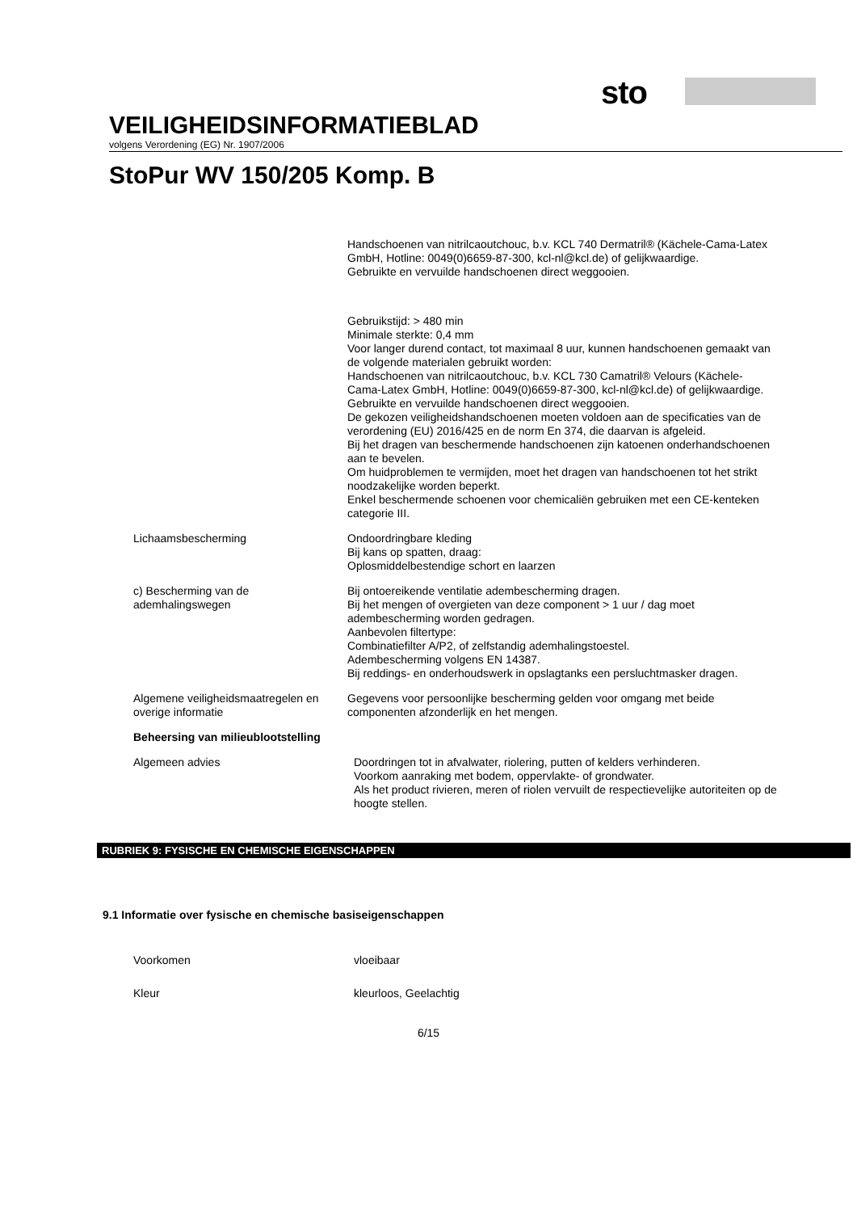sto
VEILIGHEIDSINFORMATIEBLAD
volgens Verordening (EG) Nr. 1907/2006
StoPur WV 150/205 Komp. B
Handschoenen van nitrilcaoutchouc, b.v. KCL 740 Dermatril® (Kächele-Cama-Latex GmbH, Hotline: 0049(0)6659-87-300, kcl-nl@kcl.de) of gelijkwaardige.
Gebruikte en vervuilde handschoenen direct weggooien.
Gebruikstijd: > 480 min
Minimale sterkte: 0,4 mm
Voor langer durend contact, tot maximaal 8 uur, kunnen handschoenen gemaakt van de volgende materialen gebruikt worden:
Handschoenen van nitrilcaoutchouc, b.v. KCL 730 Camatril® Velours (Kächele-Cama-Latex GmbH, Hotline: 0049(0)6659-87-300, kcl-nl@kcl.de) of gelijkwaardige.
Gebruikte en vervuilde handschoenen direct weggooien.
De gekozen veiligheidshandschoenen moeten voldoen aan de specificaties van de verordening (EU) 2016/425 en de norm En 374, die daarvan is afgeleid.
Bij het dragen van beschermende handschoenen zijn katoenen onderhandschoenen aan te bevelen.
Om huidproblemen te vermijden, moet het dragen van handschoenen tot het strikt noodzakelijke worden beperkt.
Enkel beschermende schoenen voor chemicaliën gebruiken met een CE-kenteken categorie III.
Lichaamsbescherming Ondoordringbare kleding
Bij kans op spatten, draag:
Oplosmiddelbestendige schort en laarzen
c) Bescherming van de ademhalingswegen
Bij ontoereikende ventilatie adembescherming dragen.
Bij het mengen of overgieten van deze component > 1 uur / dag moet adembescherming worden gedragen.
Aanbevolen filtertype:
Combinatiefilter A/P2, of zelfstandig ademhalingstoestel.
Adembescherming volgens EN 14387.
Bij reddings- en onderhoudswerk in opslagtanks een persluchtmasker dragen.
Algemene veiligheidsmaatregelen en overige informatie
Gegevens voor persoonlijke bescherming gelden voor omgang met beide componenten afzonderlijk en het mengen.
Beheersing van milieublootstelling
Algemeen advies Doordringen tot in afvalwater, riolering, putten of kelders verhinderen.
Voorkom aanraking met bodem, oppervlakte- of grondwater.
Als het product rivieren, meren of riolen vervuilt de respectievelijke autoriteiten op de hoogte stellen.
RUBRIEK 9: FYSISCHE EN CHEMISCHE EIGENSCHAPPEN
9.1 Informatie over fysische en chemische basiseigenschappen
Voorkomen vloeibaar
Kleur kleurloos, Geelachtig
6/15